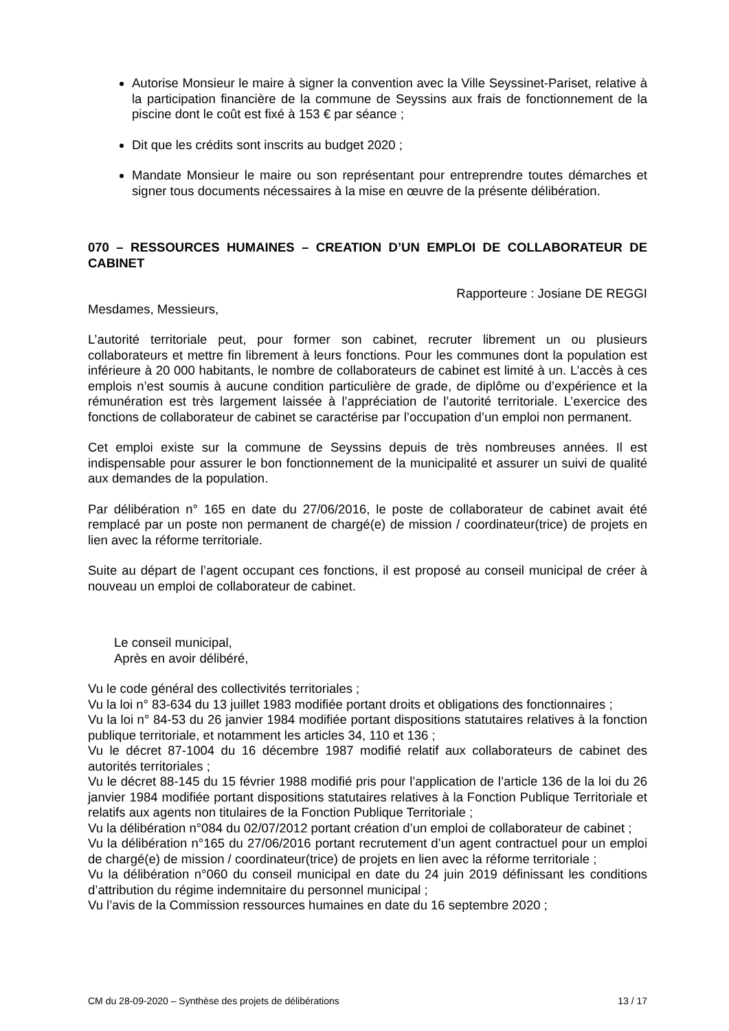Autorise Monsieur le maire à signer la convention avec la Ville Seyssinet-Pariset, relative à la participation financière de la commune de Seyssins aux frais de fonctionnement de la piscine dont le coût est fixé à 153 € par séance ;
Dit que les crédits sont inscrits au budget 2020 ;
Mandate Monsieur le maire ou son représentant pour entreprendre toutes démarches et signer tous documents nécessaires à la mise en œuvre de la présente délibération.
070 – RESSOURCES HUMAINES – CREATION D’UN EMPLOI DE COLLABORATEUR DE CABINET
Rapporteure : Josiane DE REGGI
Mesdames, Messieurs,
L’autorité territoriale peut, pour former son cabinet, recruter librement un ou plusieurs collaborateurs et mettre fin librement à leurs fonctions. Pour les communes dont la population est inférieure à 20 000 habitants, le nombre de collaborateurs de cabinet est limité à un. L’accès à ces emplois n’est soumis à aucune condition particulière de grade, de diplôme ou d’expérience et la rémunération est très largement laissée à l’appréciation de l’autorité territoriale. L’exercice des fonctions de collaborateur de cabinet se caractérise par l’occupation d’un emploi non permanent.
Cet emploi existe sur la commune de Seyssins depuis de très nombreuses années. Il est indispensable pour assurer le bon fonctionnement de la municipalité et assurer un suivi de qualité aux demandes de la population.
Par délibération n° 165 en date du 27/06/2016, le poste de collaborateur de cabinet avait été remplacé par un poste non permanent de chargé(e) de mission / coordinateur(trice) de projets en lien avec la réforme territoriale.
Suite au départ de l’agent occupant ces fonctions, il est proposé au conseil municipal de créer à nouveau un emploi de collaborateur de cabinet.
Le conseil municipal,
Après en avoir délibéré,
Vu le code général des collectivités territoriales ;
Vu la loi n° 83-634 du 13 juillet 1983 modifiée portant droits et obligations des fonctionnaires ;
Vu la loi n° 84-53 du 26 janvier 1984 modifiée portant dispositions statutaires relatives à la fonction publique territoriale, et notamment les articles 34, 110 et 136 ;
Vu le décret 87-1004 du 16 décembre 1987 modifié relatif aux collaborateurs de cabinet des autorités territoriales ;
Vu le décret 88-145 du 15 février 1988 modifié pris pour l’application de l’article 136 de la loi du 26 janvier 1984 modifiée portant dispositions statutaires relatives à la Fonction Publique Territoriale et relatifs aux agents non titulaires de la Fonction Publique Territoriale ;
Vu la délibération n°084 du 02/07/2012 portant création d’un emploi de collaborateur de cabinet ;
Vu la délibération n°165 du 27/06/2016 portant recrutement d’un agent contractuel pour un emploi de chargé(e) de mission / coordinateur(trice) de projets en lien avec la réforme territoriale ;
Vu la délibération n°060 du conseil municipal en date du 24 juin 2019 définissant les conditions d’attribution du régime indemnitaire du personnel municipal ;
Vu l’avis de la Commission ressources humaines en date du 16 septembre 2020 ;
CM du 28-09-2020 – Synthèse des projets de délibérations 13 / 17